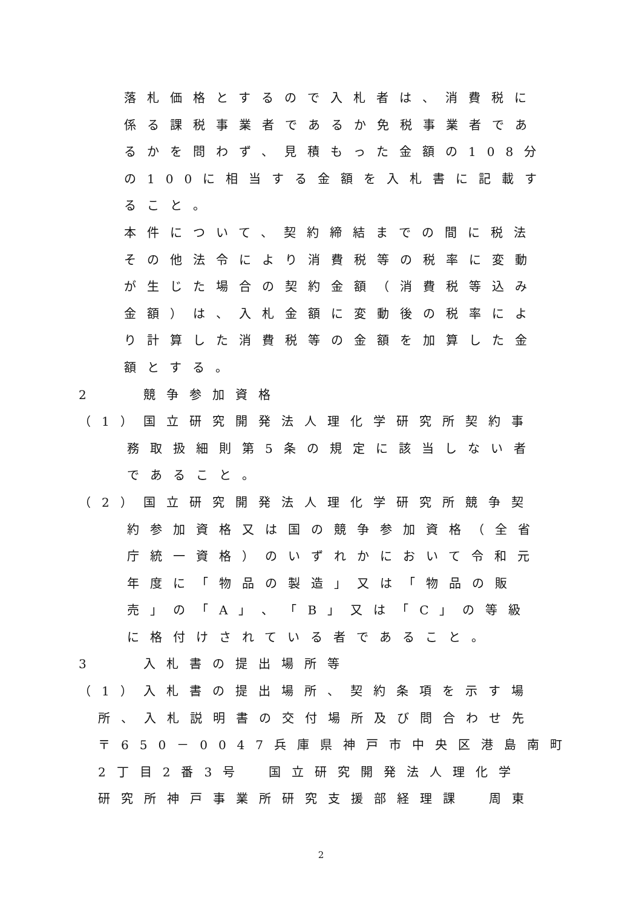落札価格とするので入札者は、消費税に
係る課税事業者であるか免税事業者であ
るかを問わず、見積もった金額の108分
の100に相当する金額を入札書に記載す
ること。
本件について、契約締結までの間に税法
その他法令により消費税等の税率に変動
が生じた場合の契約金額（消費税等込み
金額）は、入札金額に変動後の税率によ
り計算した消費税等の金額を加算した金
額とする。
2　　競争参加資格
（1）国立研究開発法人理化学研究所契約事
務取扱細則第5条の規定に該当しない者
であること。
（2）国立研究開発法人理化学研究所競争契
約参加資格又は国の競争参加資格（全省
庁統一資格）のいずれかにおいて令和元
年度に「物品の製造」又は「物品の販
売」の「A」、「B」又は「C」の等級
に格付けされている者であること。
3　　入札書の提出場所等
（1）入札書の提出場所、契約条項を示す場
所、入札説明書の交付場所及び問合わせ先
〒650－0047兵庫県神戸市中央区港島南町
2丁目2番3号　国立研究開発法人理化学
研究所神戸事業所研究支援部経理課　周東
2